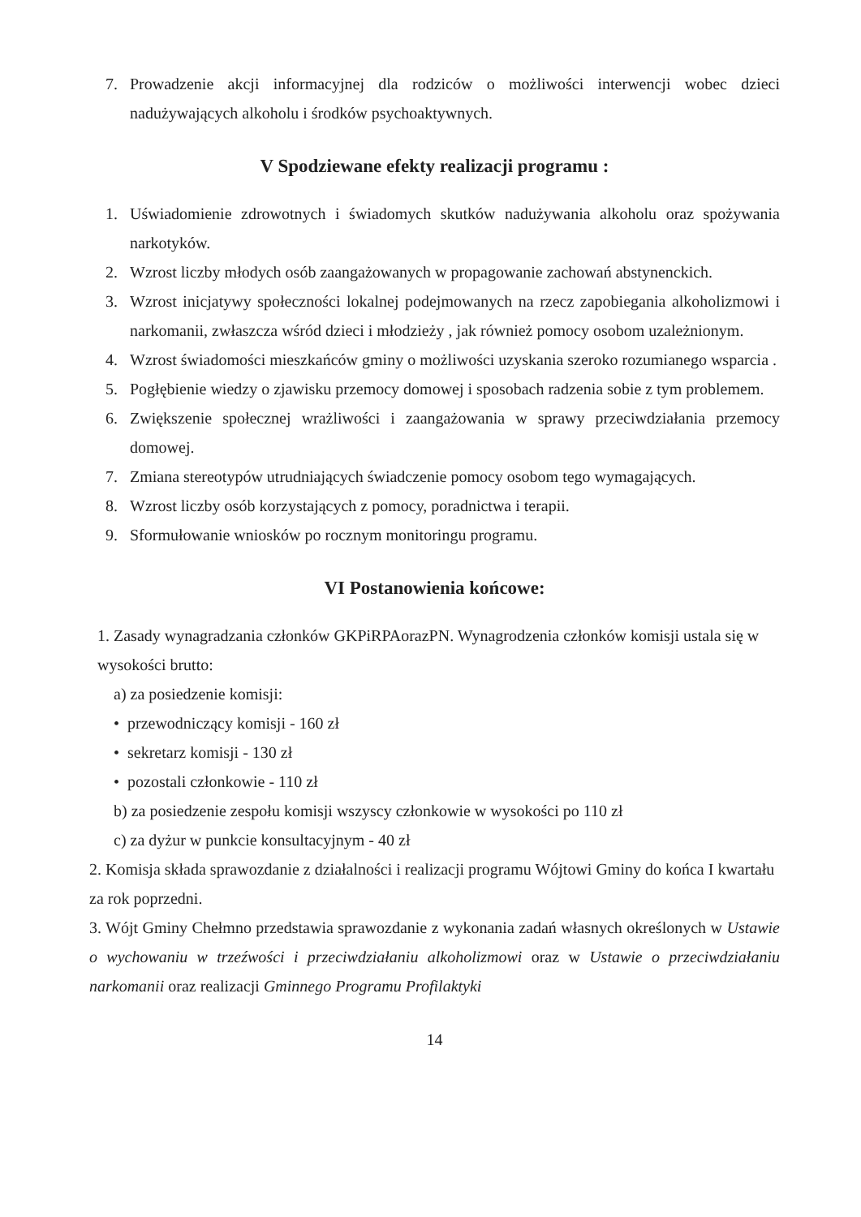7. Prowadzenie akcji informacyjnej dla rodziców o możliwości interwencji wobec dzieci nadużywających alkoholu i środków psychoaktywnych.
V Spodziewane efekty realizacji programu :
1. Uświadomienie zdrowotnych i świadomych skutków nadużywania alkoholu oraz spożywania narkotyków.
2. Wzrost liczby młodych osób zaangażowanych w propagowanie zachowań abstynenckich.
3. Wzrost inicjatywy społeczności lokalnej podejmowanych na rzecz zapobiegania alkoholizmowi i narkomanii, zwłaszcza wśród dzieci i młodzieży , jak również pomocy osobom uzależnionym.
4. Wzrost świadomości mieszkańców gminy o możliwości uzyskania szeroko rozumianego wsparcia .
5. Pogłębienie wiedzy o zjawisku przemocy domowej i sposobach radzenia sobie z tym problemem.
6. Zwiększenie społecznej wrażliwości i zaangażowania w sprawy przeciwdziałania przemocy domowej.
7. Zmiana stereotypów utrudniających świadczenie pomocy osobom tego wymagających.
8. Wzrost liczby osób korzystających z pomocy, poradnictwa i terapii.
9. Sformułowanie wniosków po rocznym monitoringu programu.
VI Postanowienia końcowe:
1. Zasady wynagradzania członków GKPiRPAorazPN. Wynagrodzenia członków komisji ustala się w wysokości brutto:
a) za posiedzenie komisji:
• przewodniczący komisji - 160 zł
• sekretarz komisji - 130 zł
• pozostali członkowie - 110 zł
b) za posiedzenie zespołu komisji wszyscy członkowie w wysokości po 110 zł
c) za dyżur w punkcie konsultacyjnym - 40 zł
2. Komisja składa sprawozdanie z działalności i realizacji programu Wójtowi Gminy do końca I kwartału za rok poprzedni.
3. Wójt Gminy Chełmno przedstawia sprawozdanie z wykonania zadań własnych określonych w Ustawie o wychowaniu w trzeźwości i przeciwdziałaniu alkoholizmowi oraz w Ustawie o przeciwdziałaniu narkomanii oraz realizacji Gminnego Programu Profilaktyki
14